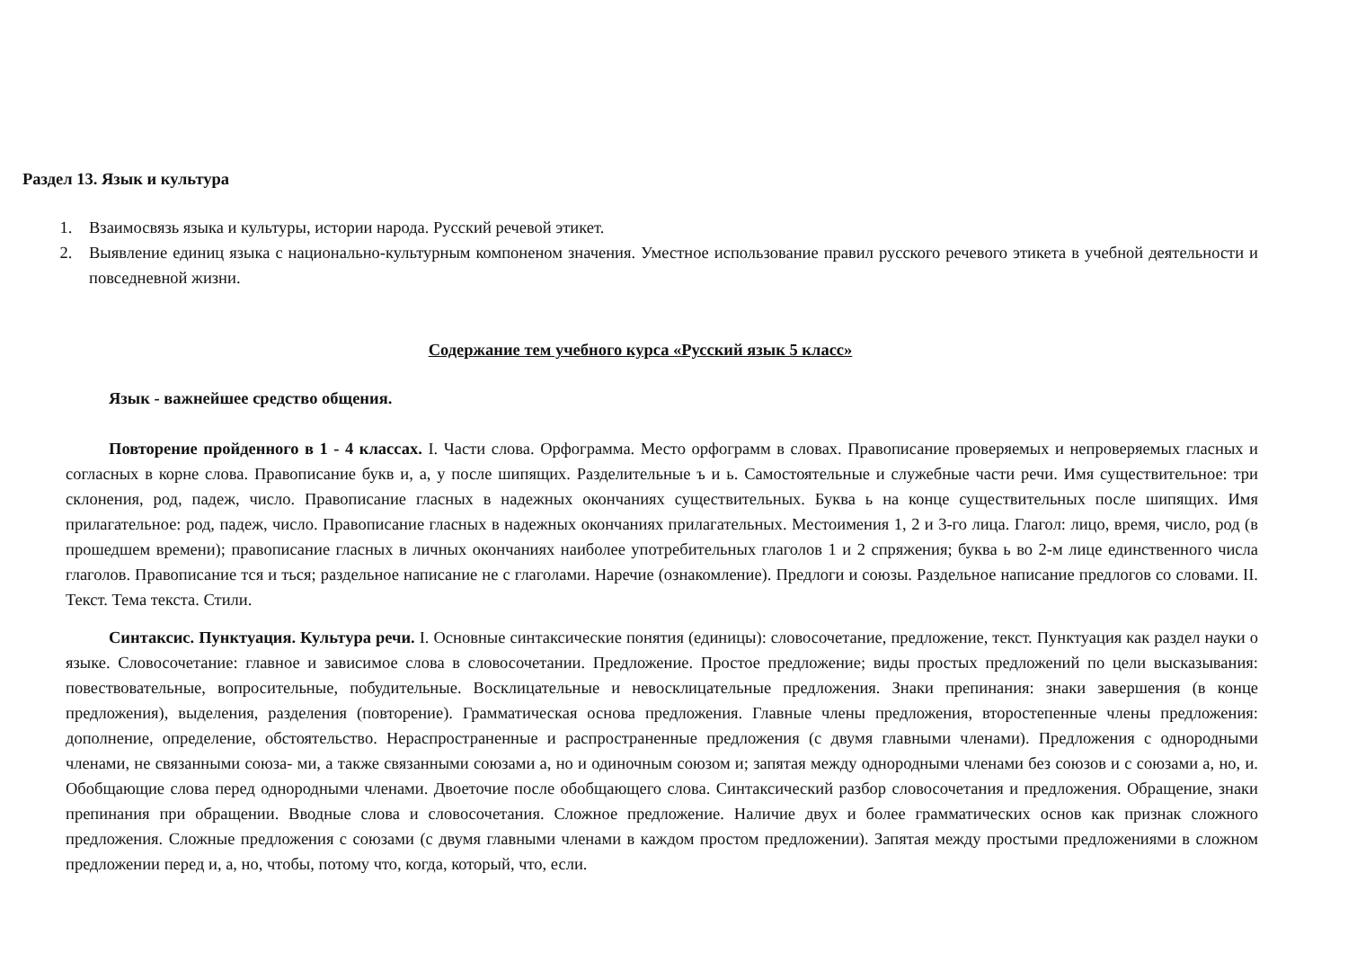Раздел 13. Язык и культура
1. Взаимосвязь языка и культуры, истории народа. Русский речевой этикет.
2. Выявление единиц языка с национально-культурным компоненом значения. Уместное использование правил русского речевого этикета в учебной деятельности и повседневной жизни.
Содержание тем учебного курса «Русский язык 5 класс»
Язык - важнейшее средство общения.
Повторение пройденного в 1 - 4 классах. I. Части слова. Орфограмма. Место орфограмм в словах. Правописание проверяемых и непроверяемых гласных и согласных в корне слова. Правописание букв и, а, у после шипящих. Разделительные ъ и ь. Самостоятельные и служебные части речи. Имя существительное: три склонения, род, падеж, число. Правописание гласных в надежных окончаниях существительных. Буква ь на конце существительных после шипящих. Имя прилагательное: род, падеж, число. Правописание гласных в надежных окончаниях прилагательных. Местоимения 1, 2 и 3-го лица. Глагол: лицо, время, число, род (в прошедшем времени); правописание гласных в личных окончаниях наиболее употребительных глаголов 1 и 2 спряжения; буква ь во 2-м лице единственного числа глаголов. Правописание тся и ться; раздельное написание не с глаголами. Наречие (ознакомление). Предлоги и союзы. Раздельное написание предлогов со словами. II. Текст. Тема текста. Стили.
Синтаксис. Пунктуация. Культура речи. I. Основные синтаксические понятия (единицы): словосочетание, предложение, текст. Пунктуация как раздел науки о языке. Словосочетание: главное и зависимое слова в словосочетании. Предложение. Простое предложение; виды простых предложений по цели высказывания: повествовательные, вопросительные, побудительные. Восклицательные и невосклицательные предложения. Знаки препинания: знаки завершения (в конце предложения), выделения, разделения (повторение). Грамматическая основа предложения. Главные члены предложения, второстепенные члены предложения: дополнение, определение, обстоятельство. Нераспространенные и распространенные предложения (с двумя главными членами). Предложения с однородными членами, не связанными союза- ми, а также связанными союзами а, но и одиночным союзом и; запятая между однородными членами без союзов и с союзами а, но, и. Обобщающие слова перед однородными членами. Двоеточие после обобщающего слова. Синтаксический разбор словосочетания и предложения. Обращение, знаки препинания при обращении. Вводные слова и словосочетания. Сложное предложение. Наличие двух и более грамматических основ как признак сложного предложения. Сложные предложения с союзами (с двумя главными членами в каждом простом предложении). Запятая между простыми предложениями в сложном предложении перед и, а, но, чтобы, потому что, когда, который, что, если.